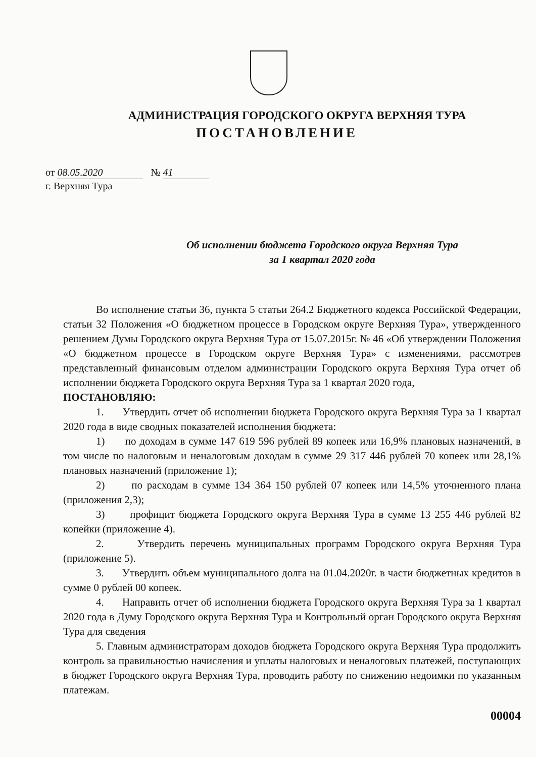АДМИНИСТРАЦИЯ ГОРОДСКОГО ОКРУГА ВЕРХНЯЯ ТУРА
ПОСТАНОВЛЕНИЕ
от 08.05.2020 № 41
г. Верхняя Тура
Об исполнении бюджета Городского округа Верхняя Тура
за 1 квартал 2020 года
Во исполнение статьи 36, пункта 5 статьи 264.2 Бюджетного кодекса Российской Федерации, статьи 32 Положения «О бюджетном процессе в Городском округе Верхняя Тура», утвержденного решением Думы Городского округа Верхняя Тура от 15.07.2015г. № 46 «Об утверждении Положения «О бюджетном процессе в Городском округе Верхняя Тура» с изменениями, рассмотрев представленный финансовым отделом администрации Городского округа Верхняя Тура отчет об исполнении бюджета Городского округа Верхняя Тура за 1 квартал 2020 года,
ПОСТАНОВЛЯЮ:
1. Утвердить отчет об исполнении бюджета Городского округа Верхняя Тура за 1 квартал 2020 года в виде сводных показателей исполнения бюджета:
1) по доходам в сумме 147 619 596 рублей 89 копеек или 16,9% плановых назначений, в том числе по налоговым и неналоговым доходам в сумме 29 317 446 рублей 70 копеек или 28,1% плановых назначений (приложение 1);
2) по расходам в сумме 134 364 150 рублей 07 копеек или 14,5% уточненного плана (приложения 2,3);
3) профицит бюджета Городского округа Верхняя Тура в сумме 13 255 446 рублей 82 копейки (приложение 4).
2. Утвердить перечень муниципальных программ Городского округа Верхняя Тура (приложение 5).
3. Утвердить объем муниципального долга на 01.04.2020г. в части бюджетных кредитов в сумме 0 рублей 00 копеек.
4. Направить отчет об исполнении бюджета Городского округа Верхняя Тура за 1 квартал 2020 года в Думу Городского округа Верхняя Тура и Контрольный орган Городского округа Верхняя Тура для сведения
5. Главным администраторам доходов бюджета Городского округа Верхняя Тура продолжить контроль за правильностью начисления и уплаты налоговых и неналоговых платежей, поступающих в бюджет Городского округа Верхняя Тура, проводить работу по снижению недоимки по указанным платежам.
00004